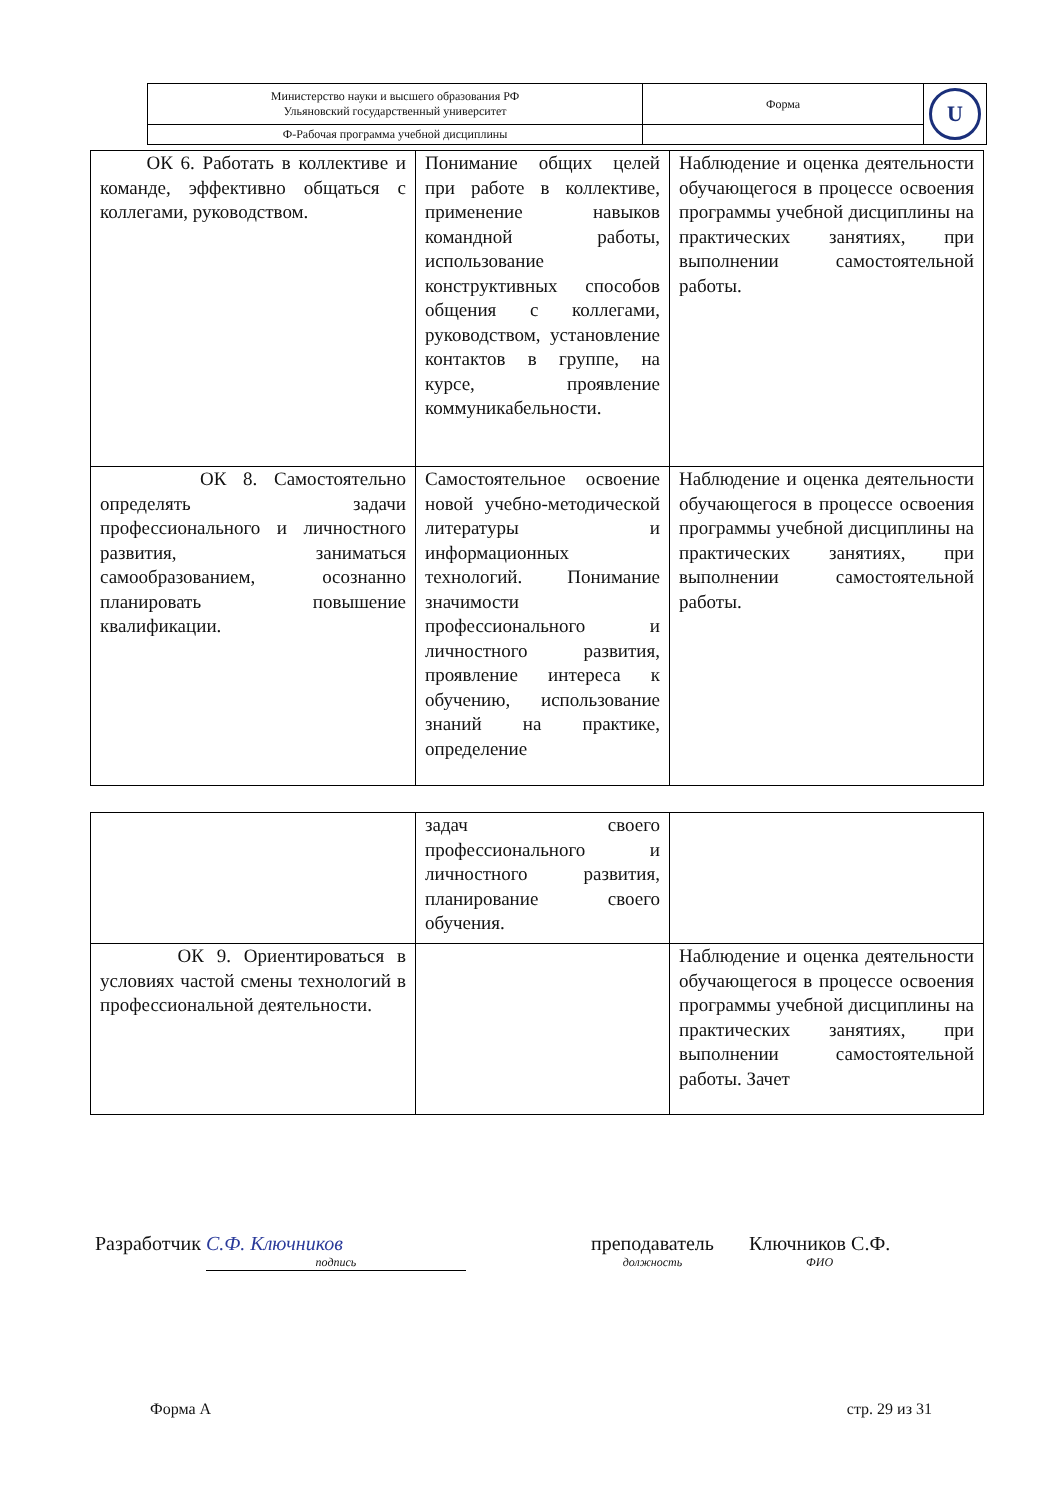| Министерство науки и высшего образования РФ Ульяновский государственный университет | Форма | U |
| Ф-Рабочая программа учебной дисциплины | | |
| ОК 6. Работать в коллективе и команде, эффективно общаться с коллегами, руководством. | Понимание общих целей при работе в коллективе, применение навыков командной работы, использование конструктивных способов общения с коллегами, руководством, установление контактов в группе, на курсе, проявление коммуникабельности. | Наблюдение и оценка деятельности обучающегося в процессе освоения программы учебной дисциплины на практических занятиях, при выполнении самостоятельной работы. |
| ОК 8. Самостоятельно определять задачи профессионального и личностного развития, заниматься самообразованием, осознанно планировать повышение квалификации. | Самостоятельное освоение новой учебно-методической литературы и информационных технологий. Понимание значимости профессионального и личностного развития, проявление интереса к обучению, использование знаний на практике, определение | Наблюдение и оценка деятельности обучающегося в процессе освоения программы учебной дисциплины на практических занятиях, при выполнении самостоятельной работы. |
| | задач своего профессионального и личностного развития, планирование своего обучения. | |
| ОК 9. Ориентироваться в условиях частой смены технологий в профессиональной деятельности. | | Наблюдение и оценка деятельности обучающегося в процессе освоения программы учебной дисциплины на практических занятиях, при выполнении самостоятельной работы. Зачет |
Разработчик С.Ф. Ключников
подпись
преподаватель
должность
Ключников С.Ф.
ФИО
Форма А стр. 29 из 31